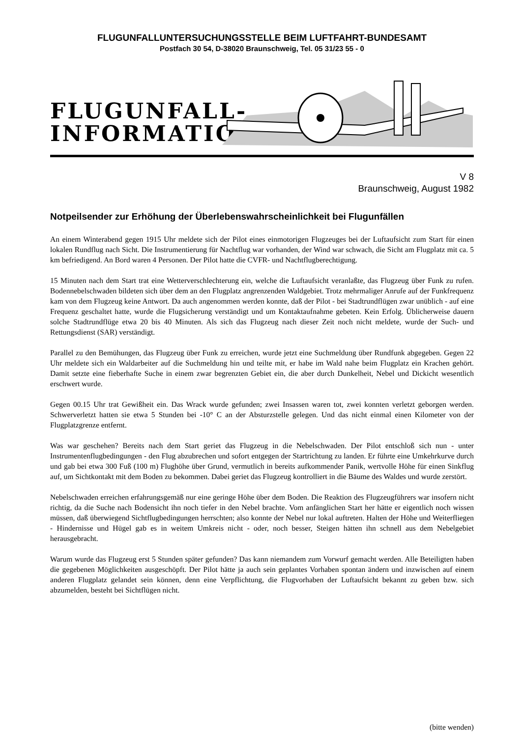FLUGUNFALLUNTERSUCHUNGSSTELLE BEIM LUFTFAHRT-BUNDESAMT
Postfach 30 54, D-38020 Braunschweig, Tel. 05 31/23 55 - 0
FLUGUNFALL-
INFORMATION
V 8
Braunschweig, August 1982
Notpeilsender zur Erhöhung der Überlebenswahrscheinlichkeit bei Flugunfällen
An einem Winterabend gegen 1915 Uhr meldete sich der Pilot eines einmotorigen Flugzeuges bei der Luftaufsicht zum Start für einen lokalen Rundflug nach Sicht. Die Instrumentierung für Nachtflug war vorhanden, der Wind war schwach, die Sicht am Flugplatz mit ca. 5 km befriedigend. An Bord waren 4 Personen. Der Pilot hatte die CVFR- und Nachtflugberechtigung.
15 Minuten nach dem Start trat eine Wetterverschlechterung ein, welche die Luftaufsicht veranlaßte, das Flugzeug über Funk zu rufen. Bodennebelschwaden bildeten sich über dem an den Flugplatz angrenzenden Waldgebiet. Trotz mehrmaliger Anrufe auf der Funkfrequenz kam von dem Flugzeug keine Antwort. Da auch angenommen werden konnte, daß der Pilot - bei Stadtrundflügen zwar unüblich - auf eine Frequenz geschaltet hatte, wurde die Flugsicherung verständigt und um Kontaktaufnahme gebeten. Kein Erfolg. Üblicherweise dauern solche Stadtrundflüge etwa 20 bis 40 Minuten. Als sich das Flugzeug nach dieser Zeit noch nicht meldete, wurde der Such- und Rettungsdienst (SAR) verständigt.
Parallel zu den Bemühungen, das Flugzeug über Funk zu erreichen, wurde jetzt eine Suchmeldung über Rundfunk abgegeben. Gegen 22 Uhr meldete sich ein Waldarbeiter auf die Suchmeldung hin und teilte mit, er habe im Wald nahe beim Flugplatz ein Krachen gehört. Damit setzte eine fieberhafte Suche in einem zwar begrenzten Gebiet ein, die aber durch Dunkelheit, Nebel und Dickicht wesentlich erschwert wurde.
Gegen 00.15 Uhr trat Gewißheit ein. Das Wrack wurde gefunden; zwei Insassen waren tot, zwei konnten verletzt geborgen werden. Schwerverletzt hatten sie etwa 5 Stunden bei -10° C an der Absturzstelle gelegen. Und das nicht einmal einen Kilometer von der Flugplatzgrenze entfernt.
Was war geschehen? Bereits nach dem Start geriet das Flugzeug in die Nebelschwaden. Der Pilot entschloß sich nun - unter Instrumentenflugbedingungen - den Flug abzubrechen und sofort entgegen der Startrichtung zu landen. Er führte eine Umkehrkurve durch und gab bei etwa 300 Fuß (100 m) Flughöhe über Grund, vermutlich in bereits aufkommender Panik, wertvolle Höhe für einen Sinkflug auf, um Sichtkontakt mit dem Boden zu bekommen. Dabei geriet das Flugzeug kontrolliert in die Bäume des Waldes und wurde zerstört.
Nebelschwaden erreichen erfahrungsgemäß nur eine geringe Höhe über dem Boden. Die Reaktion des Flugzeugführers war insofern nicht richtig, da die Suche nach Bodensicht ihn noch tiefer in den Nebel brachte. Vom anfänglichen Start her hätte er eigentlich noch wissen müssen, daß überwiegend Sichtflugbedingungen herrschten; also konnte der Nebel nur lokal auftreten. Halten der Höhe und Weiterfliegen - Hindernisse und Hügel gab es in weitem Umkreis nicht - oder, noch besser, Steigen hätten ihn schnell aus dem Nebelgebiet herausgebracht.
Warum wurde das Flugzeug erst 5 Stunden später gefunden? Das kann niemandem zum Vorwurf gemacht werden. Alle Beteiligten haben die gegebenen Möglichkeiten ausgeschöpft. Der Pilot hätte ja auch sein geplantes Vorhaben spontan ändern und inzwischen auf einem anderen Flugplatz gelandet sein können, denn eine Verpflichtung, die Flugvorhaben der Luftaufsicht bekannt zu geben bzw. sich abzumelden, besteht bei Sichtflügen nicht.
(bitte wenden)